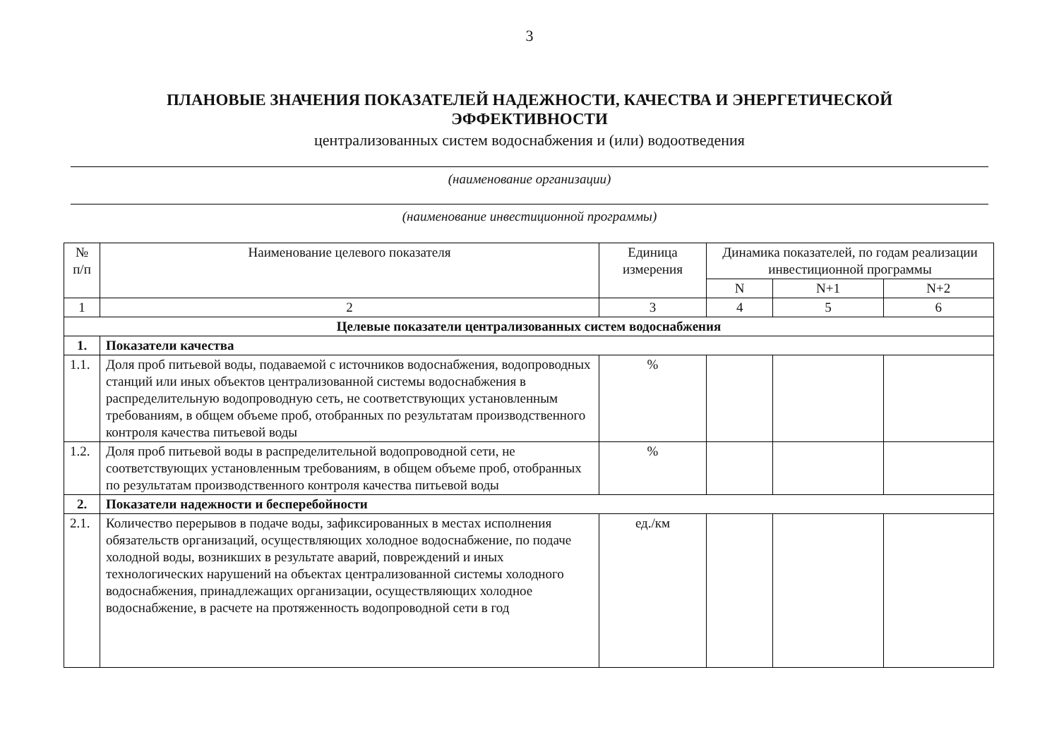3
ПЛАНОВЫЕ ЗНАЧЕНИЯ ПОКАЗАТЕЛЕЙ НАДЕЖНОСТИ, КАЧЕСТВА И ЭНЕРГЕТИЧЕСКОЙ
ЭФФЕКТИВНОСТИ
централизованных систем водоснабжения и (или) водоотведения
(наименование организации)
(наименование инвестиционной программы)
| № п/п | Наименование целевого показателя | Единица измерения | Динамика показателей, по годам реализации инвестиционной программы | | |
| --- | --- | --- | --- | --- | --- |
| | | | N | N+1 | N+2 |
| 1 | 2 | 3 | 4 | 5 | 6 |
| Целевые показатели централизованных систем водоснабжения | | | | | |
| 1. | Показатели качества | | | | |
| 1.1. | Доля проб питьевой воды, подаваемой с источников водоснабжения, водопроводных станций или иных объектов централизованной системы водоснабжения в распределительную водопроводную сеть, не соответствующих установленным требованиям, в общем объеме проб, отобранных по результатам производственного контроля качества питьевой воды | % | | | |
| 1.2. | Доля проб питьевой воды в распределительной водопроводной сети, не соответствующих установленным требованиям, в общем объеме проб, отобранных по результатам производственного контроля качества питьевой воды | % | | | |
| 2. | Показатели надежности и бесперебойности | | | | |
| 2.1. | Количество перерывов в подаче воды, зафиксированных в местах исполнения обязательств организаций, осуществляющих холодное водоснабжение, по подаче холодной воды, возникших в результате аварий, повреждений и иных технологических нарушений на объектах централизованной системы холодного водоснабжения, принадлежащих организации, осуществляющих холодное водоснабжение, в расчете на протяженность водопроводной сети в год | ед./км | | | |